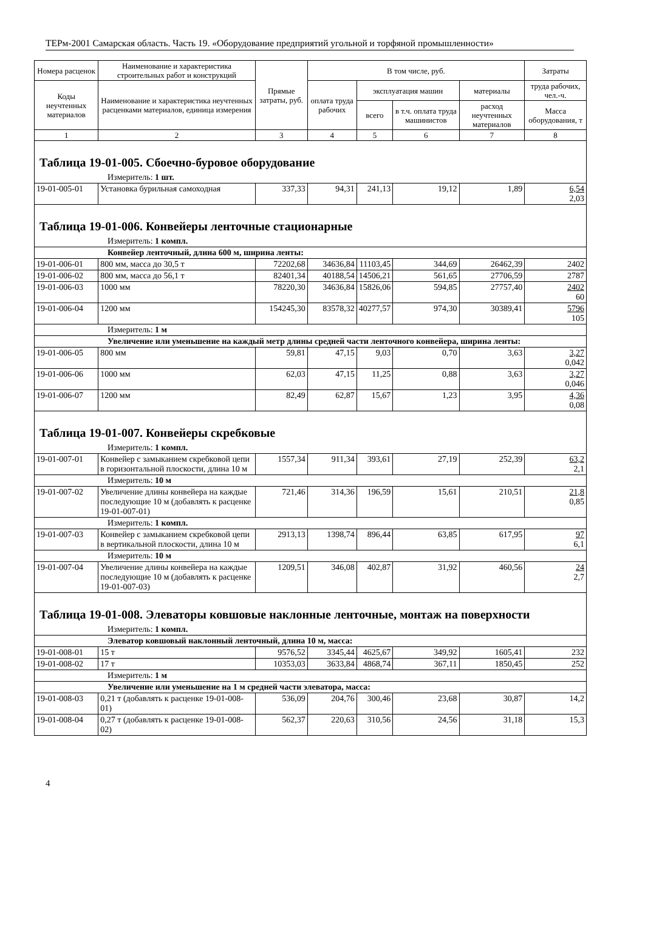ТЕРм-2001 Самарская область. Часть 19. «Оборудование предприятий угольной и торфяной промышленности»
| Номера расценок | Наименование и характеристика строительных работ и конструкций | Прямые затраты, руб. | В том числе, руб. | | | | Затраты |
| --- | --- | --- | --- | --- | --- | --- | --- |
| Коды неучтенных материалов | Наименование и характеристика неучтенных расценками материалов, единица измерения | | оплата труда рабочих | эксплуатация машин | | материалы | труда рабочих, чел.-ч. |
| | | | | всего | в т.ч. оплата труда машинистов | расход неучтенных материалов | Масса оборудования, т |
| 1 | 2 | 3 | 4 | 5 | 6 | 7 | 8 |
| Таблица 19-01-005. Сбоечно-буровое оборудование | | | | | | | |
| Измеритель: 1 шт. | | | | | | | |
| 19-01-005-01 | Установка бурильная самоходная | 337,33 | 94,31 | 241,13 | 19,12 | 1,89 | 6,54 2,03 |
| Таблица 19-01-006. Конвейеры ленточные стационарные | | | | | | | |
| Измеритель: 1 компл. | | | | | | | |
| Конвейер ленточный, длина 600 м, ширина ленты: | | | | | | | |
| 19-01-006-01 | 800 мм, масса до 30,5 т | 72202,68 | 34636,84 | 11103,45 | 344,69 | 26462,39 | 2402 |
| 19-01-006-02 | 800 мм, масса до 56,1 т | 82401,34 | 40188,54 | 14506,21 | 561,65 | 27706,59 | 2787 |
| 19-01-006-03 | 1000 мм | 78220,30 | 34636,84 | 15826,06 | 594,85 | 27757,40 | 2402 60 |
| 19-01-006-04 | 1200 мм | 154245,30 | 83578,32 | 40277,57 | 974,30 | 30389,41 | 5796 105 |
| Измеритель: 1 м | | | | | | | |
| Увеличение или уменьшение на каждый метр длины средней части ленточного конвейера, ширина ленты: | | | | | | | |
| 19-01-006-05 | 800 мм | 59,81 | 47,15 | 9,03 | 0,70 | 3,63 | 3,27 0,042 |
| 19-01-006-06 | 1000 мм | 62,03 | 47,15 | 11,25 | 0,88 | 3,63 | 3,27 0,046 |
| 19-01-006-07 | 1200 мм | 82,49 | 62,87 | 15,67 | 1,23 | 3,95 | 4,36 0,08 |
| Таблица 19-01-007. Конвейеры скребковые | | | | | | | |
| Измеритель: 1 компл. | | | | | | | |
| 19-01-007-01 | Конвейер с замыканием скребковой цепи в горизонтальной плоскости, длина 10 м | 1557,34 | 911,34 | 393,61 | 27,19 | 252,39 | 63,2 2,1 |
| Измеритель: 10 м | | | | | | | |
| 19-01-007-02 | Увеличение длины конвейера на каждые последующие 10 м (добавлять к расценке 19-01-007-01) | 721,46 | 314,36 | 196,59 | 15,61 | 210,51 | 21,8 0,85 |
| Измеритель: 1 компл. | | | | | | | |
| 19-01-007-03 | Конвейер с замыканием скребковой цепи в вертикальной плоскости, длина 10 м | 2913,13 | 1398,74 | 896,44 | 63,85 | 617,95 | 97 6,1 |
| Измеритель: 10 м | | | | | | | |
| 19-01-007-04 | Увеличение длины конвейера на каждые последующие 10 м (добавлять к расценке 19-01-007-03) | 1209,51 | 346,08 | 402,87 | 31,92 | 460,56 | 24 2,7 |
| Таблица 19-01-008. Элеваторы ковшовые наклонные ленточные, монтаж на поверхности | | | | | | | |
| Измеритель: 1 компл. | | | | | | | |
| Элеватор ковшовый наклонный ленточный, длина 10 м, масса: | | | | | | | |
| 19-01-008-01 | 15 т | 9576,52 | 3345,44 | 4625,67 | 349,92 | 1605,41 | 232 |
| 19-01-008-02 | 17 т | 10353,03 | 3633,84 | 4868,74 | 367,11 | 1850,45 | 252 |
| Измеритель: 1 м | | | | | | | |
| Увеличение или уменьшение на 1 м средней части элеватора, масса: | | | | | | | |
| 19-01-008-03 | 0,21 т (добавлять к расценке 19-01-008-01) | 536,09 | 204,76 | 300,46 | 23,68 | 30,87 | 14,2 |
| 19-01-008-04 | 0,27 т (добавлять к расценке 19-01-008-02) | 562,37 | 220,63 | 310,56 | 24,56 | 31,18 | 15,3 |
4